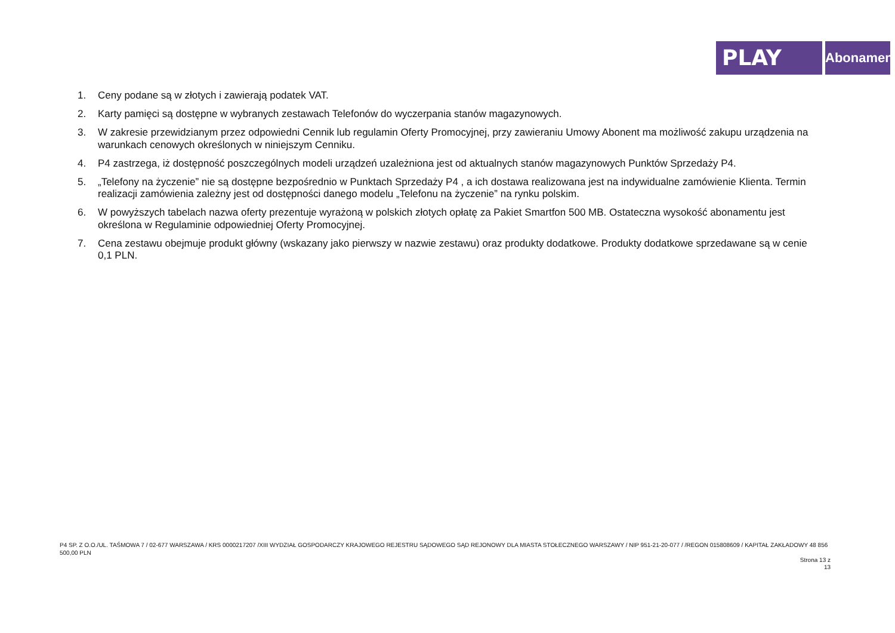PLAY
Abonament
1. Ceny podane są w złotych i zawierają podatek VAT.
2. Karty pamięci są dostępne w wybranych zestawach Telefonów do wyczerpania stanów magazynowych.
3. W zakresie przewidzianym przez odpowiedni Cennik lub regulamin Oferty Promocyjnej, przy zawieraniu Umowy Abonent ma możliwość zakupu urządzenia na warunkach cenowych określonych w niniejszym Cenniku.
4. P4 zastrzega, iż dostępność poszczególnych modeli urządzeń uzależniona jest od aktualnych stanów magazynowych Punktów Sprzedaży P4.
5. „Telefony na życzenie” nie są dostępne bezpośrednio w Punktach Sprzedaży P4 , a ich dostawa realizowana jest na indywidualne zamówienie Klienta. Termin realizacji zamówienia zależny jest od dostępności danego modelu „Telefonu na życzenie” na rynku polskim.
6. W powyższych tabelach nazwa oferty prezentuje wyrażoną w polskich złotych opłatę za Pakiet Smartfon 500 MB. Ostateczna wysokość abonamentu jest określona w Regulaminie odpowiedniej Oferty Promocyjnej.
7. Cena zestawu obejmuje produkt główny (wskazany jako pierwszy w nazwie zestawu) oraz produkty dodatkowe. Produkty dodatkowe sprzedawane są w cenie 0,1 PLN.
P4 SP. Z O.O./UL. TAŚMOWA 7 / 02-677 WARSZAWA / KRS 0000217207 /XIII WYDZIAŁ GOSPODARCZY KRAJOWEGO REJESTRU SĄDOWEGO SĄD REJONOWY DLA MIASTA STOŁECZNEGO WARSZAWY / NIP 951-21-20-077 / /REGON 015808609 / KAPITAŁ ZAKŁADOWY 48 856 500,00 PLN
Strona 13 z 13